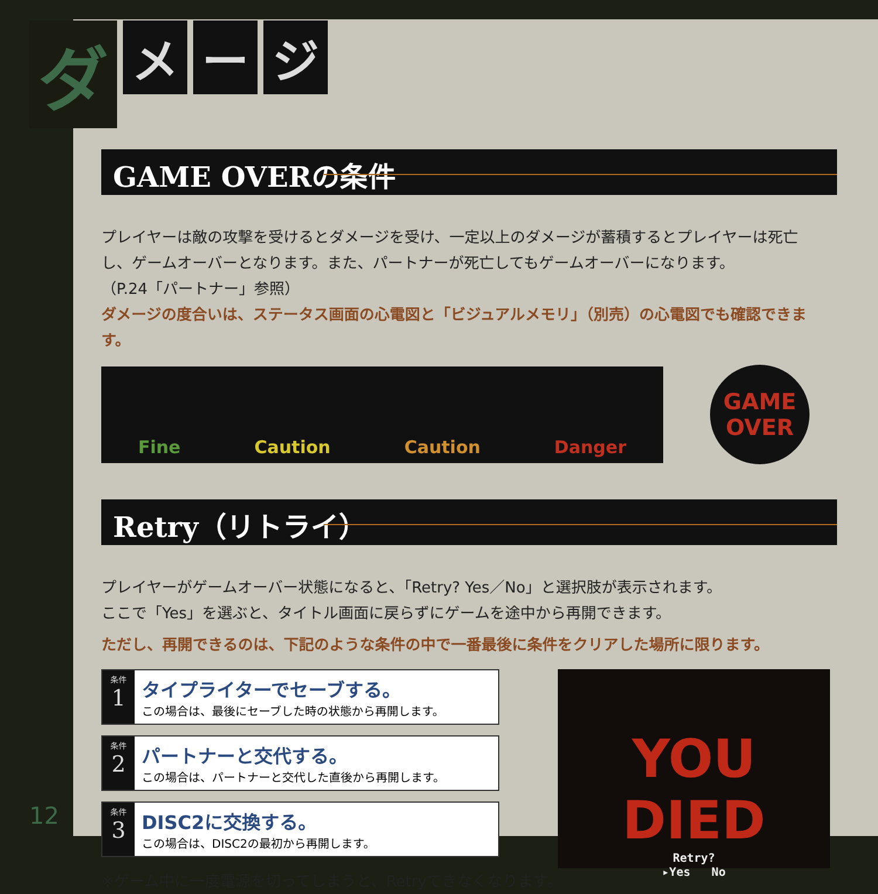ダメ ー ジ
GAME OVERの条件
プレイヤーは敵の攻撃を受けるとダメージを受け、一定以上のダメージが蓄積するとプレイヤーは死亡し、ゲームオーバーとなります。また、パートナーが死亡してもゲームオーバーになります。
（P.24「パートナー」参照）
ダメージの度合いは、ステータス画面の心電図と「ビジュアルメモリ」（別売）の心電図でも確認できます。
Fine Caution Caution Danger
GAME
OVER
Retry（リトライ）
プレイヤーがゲームオーバー状態になると、「Retry? Yes／No」と選択肢が表示されます。
ここで「Yes」を選ぶと、タイトル画面に戻らずにゲームを途中から再開できます。
ただし、再開できるのは、下記のような条件の中で一番最後に条件をクリアした場所に限ります。
条件
1
タイプライターでセーブする。
この場合は、最後にセーブした時の状態から再開します。
条件
2
パートナーと交代する。
この場合は、パートナーと交代した直後から再開します。
条件
3
DISC2に交換する。
この場合は、DISC2の最初から再開します。
YOU DIED
Retry?
▸Yes No
※ゲーム中に一度電源を切ってしまうと、Retryできなくなります。
12